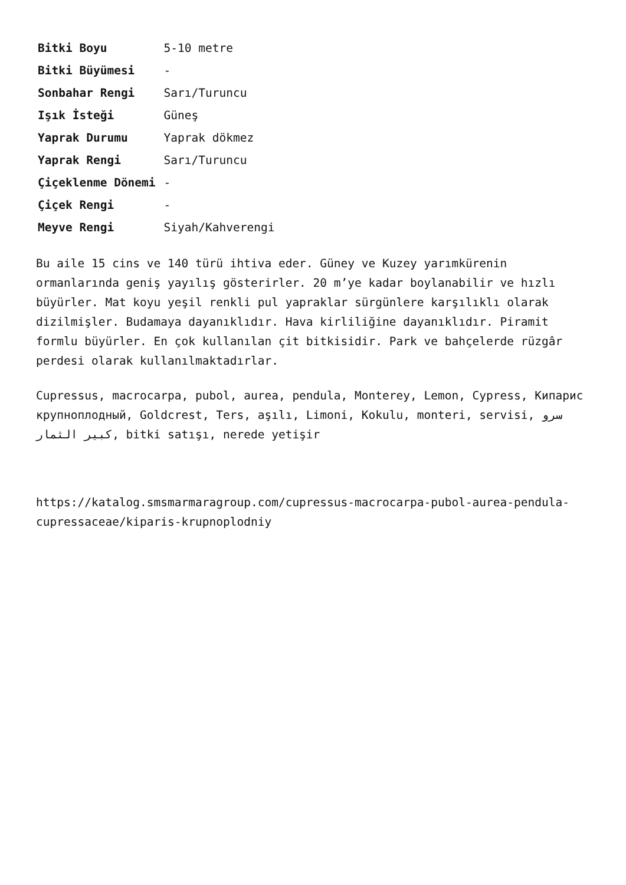| Bitki Boyu | 5-10 metre |
| Bitki Büyümesi | - |
| Sonbahar Rengi | Sarı/Turuncu |
| Işık İsteği | Güneş |
| Yaprak Durumu | Yaprak dökmez |
| Yaprak Rengi | Sarı/Turuncu |
| Çiçeklenme Dönemi | - |
| Çiçek Rengi | - |
| Meyve Rengi | Siyah/Kahverengi |
Bu aile 15 cins ve 140 türü ihtiva eder. Güney ve Kuzey yarımkürenin ormanlarında geniş yayılış gösterirler. 20 m’ye kadar boylanabilir ve hızlı büyürler. Mat koyu yeşil renkli pul yapraklar sürgünlere karşılıklı olarak dizilmişler. Budamaya dayanıklıdır. Hava kirliliğine dayanıklıdır. Piramit formlu büyürler. En çok kullanılan çit bitkisidir. Park ve bahçelerde rüzgâr perdesi olarak kullanılmaktadırlar.
Cupressus, macrocarpa, pubol, aurea, pendula, Monterey, Lemon, Cypress, Кипарис крупноплодный, Goldcrest, Ters, aşılı, Limoni, Kokulu, monteri, servisi, سرو كبير الثمار, bitki satışı, nerede yetişir
https://katalog.smsmarmaragroup.com/cupressus-macrocarpa-pubol-aurea-pendula-cupressaceae/kiparis-krupnoplodniy